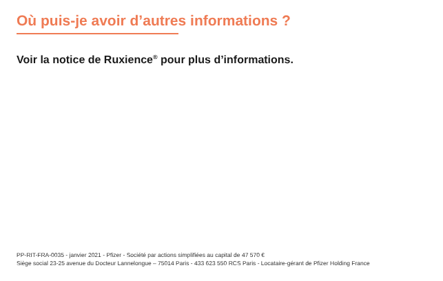Où puis-je avoir d’autres informations ?
Voir la notice de Ruxience<sup>®</sup> pour plus d’informations.
PP-RIT-FRA-0035 - janvier 2021 - Pfizer - Société par actions simplifiées au capital de 47 570 €
Siège social 23-25 avenue du Docteur Lannelongue – 75014 Paris - 433 623 550 RCS Paris - Locataire-gérant de Pfizer Holding France